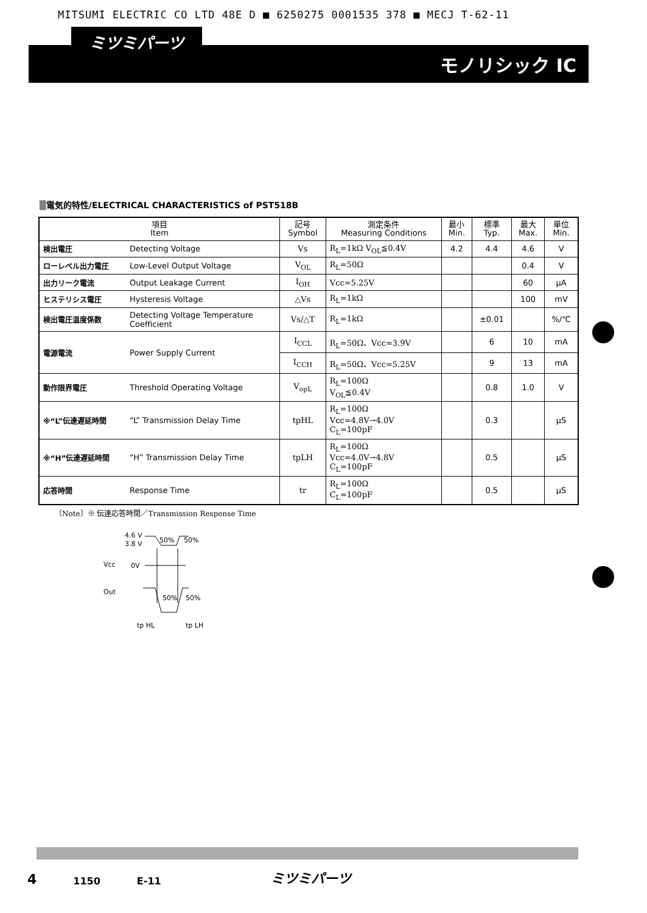MITSUMI ELECTRIC CO LTD 48E D ■ 6250275 0001535 378 ■ MECJ T-62-11
ミツミパーツ
モノリシック IC
▒電気的特性/ELECTRICAL CHARACTERISTICS of PST518B
| 項目 Item | | 記号 Symbol | 測定条件 Measuring Conditions | 最小 Min. | 標準 Typ. | 最大 Max. | 単位 Min. |
| --- | --- | --- | --- | --- | --- | --- | --- |
| 検出電圧 | Detecting Voltage | Vs | R<sub>L</sub>=1kΩ V<sub>OL</sub>≦0.4V | 4.2 | 4.4 | 4.6 | V |
| ローレベル出力電圧 | Low-Level Output Voltage | V<sub>OL</sub> | R<sub>L</sub>=50Ω | | | 0.4 | V |
| 出力リーク電流 | Output Leakage Current | I<sub>OH</sub> | Vcc=5.25V | | | 60 | μA |
| ヒステリシス電圧 | Hysteresis Voltage | △Vs | R<sub>L</sub>=1kΩ | | | 100 | mV |
| 検出電圧温度係数 | Detecting Voltage Temperature Coefficient | Vs/△T | R<sub>L</sub>=1kΩ | | ±0.01 | | %/℃ |
| 電源電流 | Power Supply Current | I<sub>CCL</sub> | R<sub>L</sub>=50Ω、Vcc=3.9V | | 6 | 10 | mA |
| | | I<sub>CCH</sub> | R<sub>L</sub>=50Ω、Vcc=5.25V | | 9 | 13 | mA |
| 動作限界電圧 | Threshold Operating Voltage | V<sub>opL</sub> | R<sub>L</sub>=100Ω V<sub>OL</sub>≦0.4V | | 0.8 | 1.0 | V |
| ※“L”伝達遅延時間 | “L” Transmission Delay Time | tpHL | R<sub>L</sub>=100Ω Vcc=4.8V→4.0V C<sub>L</sub>=100pF | | 0.3 | | μS |
| ※“H”伝達遅延時間 | “H” Transmission Delay Time | tpLH | R<sub>L</sub>=100Ω Vcc=4.0V→4.8V C<sub>L</sub>=100pF | | 0.5 | | μS |
| 応答時間 | Response Time | tr | R<sub>L</sub>=100Ω C<sub>L</sub>=100pF | | 0.5 | | μS |
〔Note〕※ 伝達応答時間／Transmission Response Time
4.6 V
3.8 V
50%
50%
Vcc
0V
Out
50%
50%
tp HL
tp LH
4 1150 E-11 ミツミパーツ